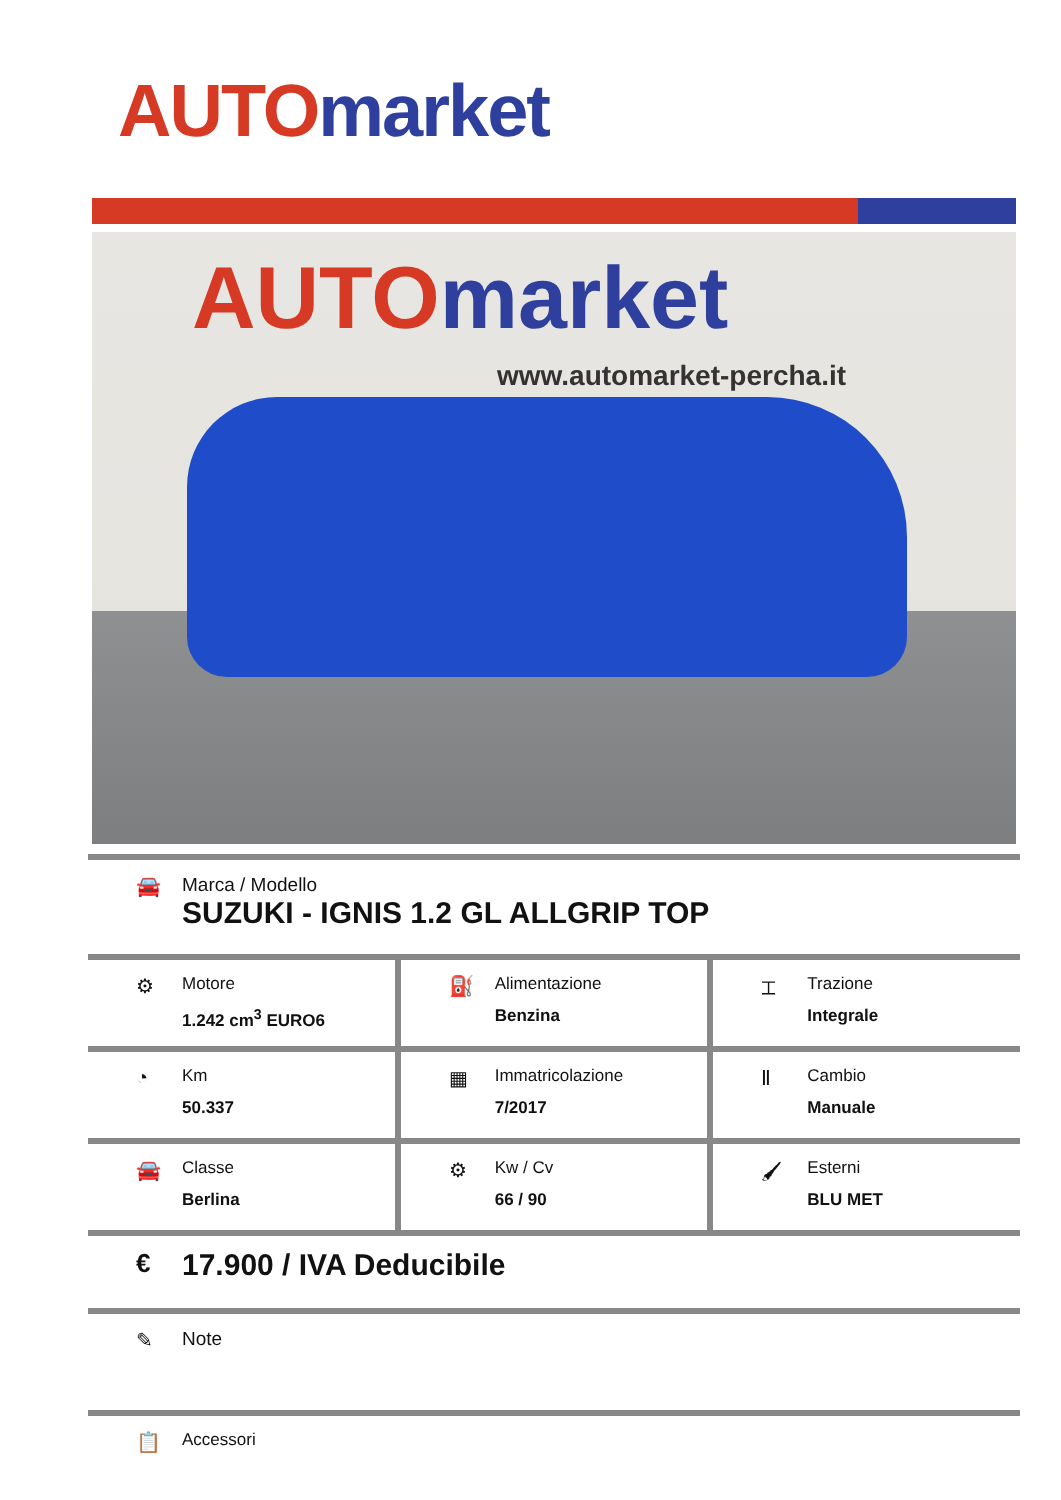AUTO market
AUTO market
www.automarket-percha.it
🚘 Marca / Modello
SUZUKI - IGNIS 1.2 GL ALLGRIP TOP
⚙
Motore
1.242 cm<sup>3</sup> EURO6
⛽
Alimentazione
Benzina
⌶
Trazione
Integrale
◔
Km
50.337
▦
Immatricolazione
7/2017
Ⅱ
Cambio
Manuale
🚘
Classe
Berlina
⚙
Kw / Cv
66 / 90
🖌
Esterni
BLU MET
€
17.900 / IVA Deducibile
✎ Note
📋
Accessori